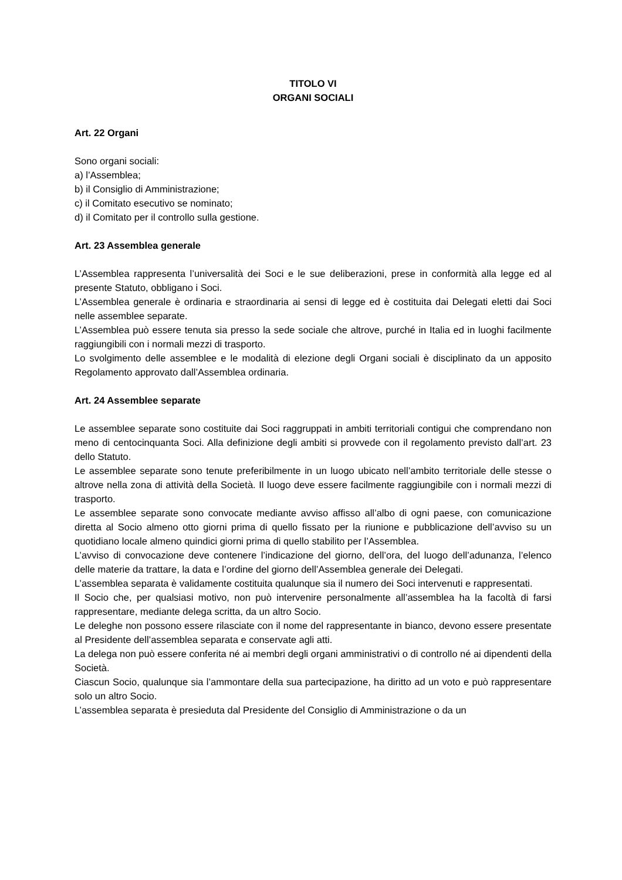TITOLO VI
ORGANI SOCIALI
Art. 22 Organi
Sono organi sociali:
a) l’Assemblea;
b) il Consiglio di Amministrazione;
c) il Comitato esecutivo se nominato;
d) il Comitato per il controllo sulla gestione.
Art. 23 Assemblea generale
L’Assemblea rappresenta l’universalità dei Soci e le sue deliberazioni, prese in conformità alla legge ed al presente Statuto, obbligano i Soci.
L’Assemblea generale è ordinaria e straordinaria ai sensi di legge ed è costituita dai Delegati eletti dai Soci nelle assemblee separate.
L’Assemblea può essere tenuta sia presso la sede sociale che altrove, purché in Italia ed in luoghi facilmente raggiungibili con i normali mezzi di trasporto.
Lo svolgimento delle assemblee e le modalità di elezione degli Organi sociali è disciplinato da un apposito Regolamento approvato dall’Assemblea ordinaria.
Art. 24 Assemblee separate
Le assemblee separate sono costituite dai Soci raggruppati in ambiti territoriali contigui che comprendano non meno di centocinquanta Soci. Alla definizione degli ambiti si provvede con il regolamento previsto dall’art. 23 dello Statuto.
Le assemblee separate sono tenute preferibilmente in un luogo ubicato nell’ambito territoriale delle stesse o altrove nella zona di attività della Società. Il luogo deve essere facilmente raggiungibile con i normali mezzi di trasporto.
Le assemblee separate sono convocate mediante avviso affisso all’albo di ogni paese, con comunicazione diretta al Socio almeno otto giorni prima di quello fissato per la riunione e pubblicazione dell’avviso su un quotidiano locale almeno quindici giorni prima di quello stabilito per l’Assemblea.
L’avviso di convocazione deve contenere l’indicazione del giorno, dell’ora, del luogo dell’adunanza, l’elenco delle materie da trattare, la data e l’ordine del giorno dell’Assemblea generale dei Delegati.
L’assemblea separata è validamente costituita qualunque sia il numero dei Soci intervenuti e rappresentati.
Il Socio che, per qualsiasi motivo, non può intervenire personalmente all’assemblea ha la facoltà di farsi rappresentare, mediante delega scritta, da un altro Socio.
Le deleghe non possono essere rilasciate con il nome del rappresentante in bianco, devono essere presentate al Presidente dell’assemblea separata e conservate agli atti.
La delega non può essere conferita né ai membri degli organi amministrativi o di controllo né ai dipendenti della Società.
Ciascun Socio, qualunque sia l’ammontare della sua partecipazione, ha diritto ad un voto e può rappresentare solo un altro Socio.
L’assemblea separata è presieduta dal Presidente del Consiglio di Amministrazione o da un